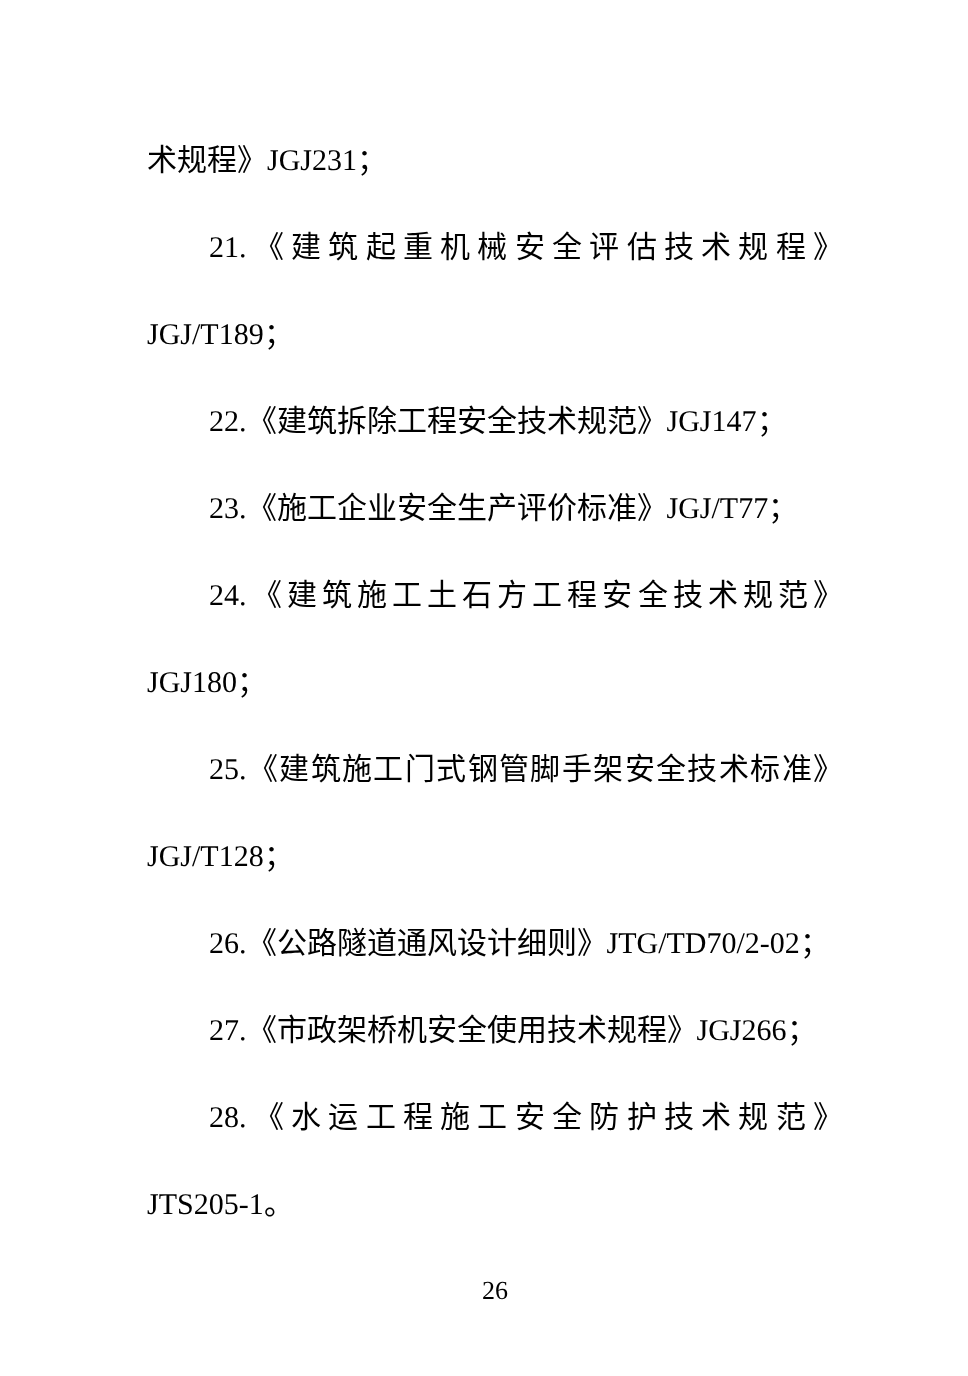术规程》JGJ231；
21.《建筑起重机械安全评估技术规程》
JGJ/T189；
22.《建筑拆除工程安全技术规范》JGJ147；
23.《施工企业安全生产评价标准》JGJ/T77；
24.《建筑施工土石方工程安全技术规范》
JGJ180；
25.《建筑施工门式钢管脚手架安全技术标准》
JGJ/T128；
26.《公路隧道通风设计细则》JTG/TD70/2-02；
27.《市政架桥机安全使用技术规程》JGJ266；
28.《水运工程施工安全防护技术规范》
JTS205-1。
26